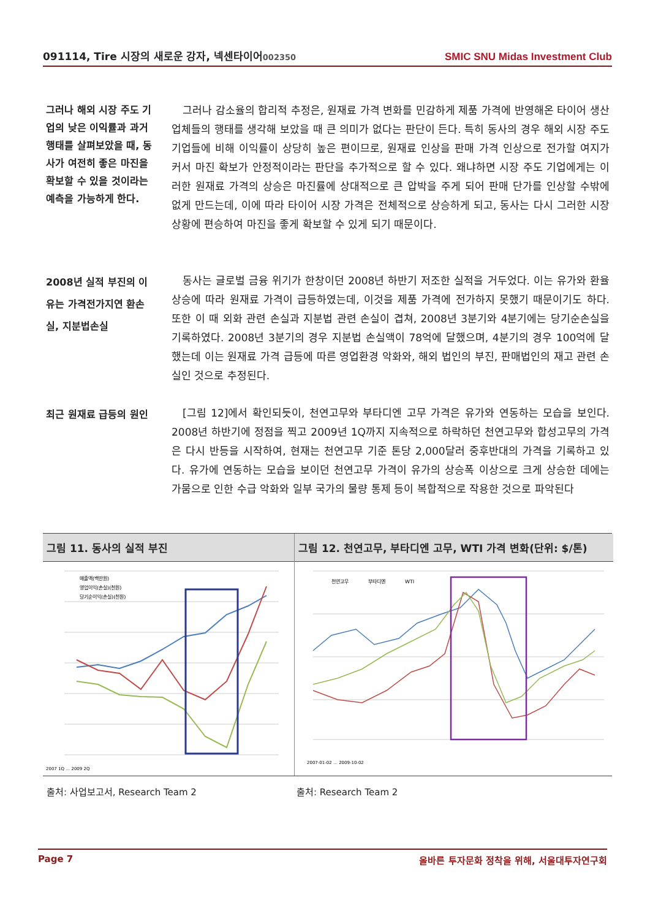091114, Tire 시장의 새로운 강자, 넥센타이어002350 SMIC SNU Midas Investment Club
그러나 해외 시장 주도 기업의 낮은 이익률과 과거 행태를 살펴보았을 때, 동사가 여전히 좋은 마진을 확보할 수 있을 것이라는 예측을 가능하게 한다.
그러나 감소율의 합리적 추정은, 원재료 가격 변화를 민감하게 제품 가격에 반영해온 타이어 생산 업체들의 행태를 생각해 보았을 때 큰 의미가 없다는 판단이 든다. 특히 동사의 경우 해외 시장 주도 기업들에 비해 이익률이 상당히 높은 편이므로, 원재료 인상을 판매 가격 인상으로 전가할 여지가 커서 마진 확보가 안정적이라는 판단을 추가적으로 할 수 있다. 왜냐하면 시장 주도 기업에게는 이러한 원재료 가격의 상승은 마진률에 상대적으로 큰 압박을 주게 되어 판매 단가를 인상할 수밖에 없게 만드는데, 이에 따라 타이어 시장 가격은 전체적으로 상승하게 되고, 동사는 다시 그러한 시장 상황에 편승하여 마진을 좋게 확보할 수 있게 되기 때문이다.
2008년 실적 부진의 이유는 가격전가지연 환손실, 지분법손실
동사는 글로벌 금융 위기가 한창이던 2008년 하반기 저조한 실적을 거두었다. 이는 유가와 환율 상승에 따라 원재료 가격이 급등하였는데, 이것을 제품 가격에 전가하지 못했기 때문이기도 하다. 또한 이 때 외화 관련 손실과 지분법 관련 손실이 겹쳐, 2008년 3분기와 4분기에는 당기순손실을 기록하였다. 2008년 3분기의 경우 지분법 손실액이 78억에 달했으며, 4분기의 경우 100억에 달했는데 이는 원재료 가격 급등에 따른 영업환경 악화와, 해외 법인의 부진, 판매법인의 재고 관련 손실인 것으로 추정된다.
최근 원재료 급등의 원인
[그림 12]에서 확인되듯이, 천연고무와 부타디엔 고무 가격은 유가와 연동하는 모습을 보인다. 2008년 하반기에 정점을 찍고 2009년 1Q까지 지속적으로 하락하던 천연고무와 합성고무의 가격은 다시 반등을 시작하여, 현재는 천연고무 기준 톤당 2,000달러 중후반대의 가격을 기록하고 있다. 유가에 연동하는 모습을 보이던 천연고무 가격이 유가의 상승폭 이상으로 크게 상승한 데에는 가뭄으로 인한 수급 악화와 일부 국가의 물량 통제 등이 복합적으로 작용한 것으로 파악된다
그림 11. 동사의 실적 부진
매출액(백만원)
영업이익(손실)(천원)
당기순이익(손실)(천원)
2007 1Q … 2009 2Q
그림 12. 천연고무, 부타디엔 고무, WTI 가격 변화(단위: $/톤)
천연고무
부타디엔
WTI
2007-01-02 … 2009-10-02
출처: 사업보고서, Research Team 2 출처: Research Team 2
Page 7 올바른 투자문화 정착을 위해, 서울대투자연구회